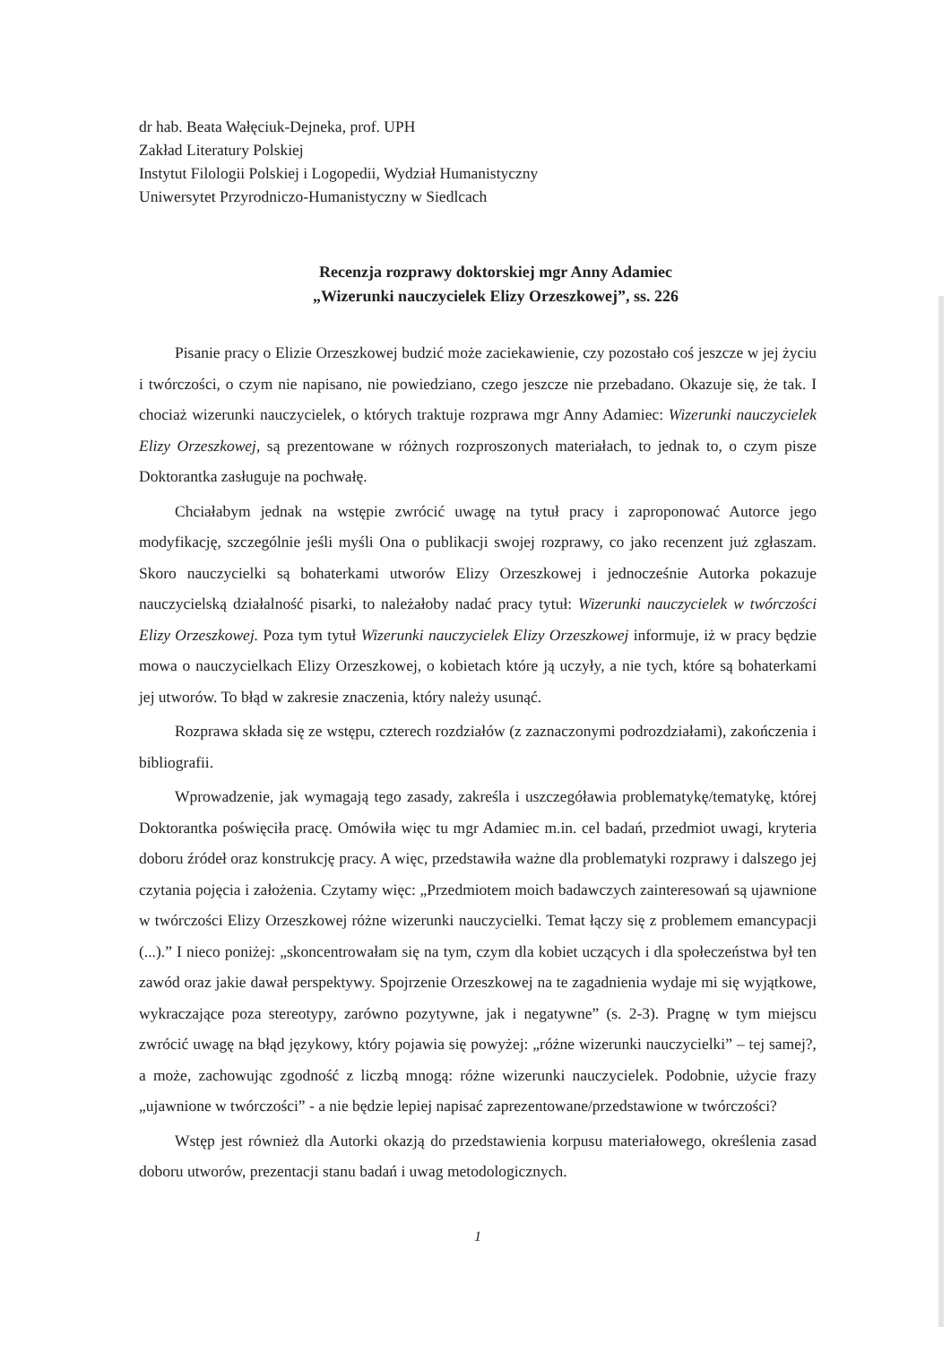dr hab. Beata Wałęciuk-Dejneka, prof. UPH
Zakład Literatury Polskiej
Instytut Filologii Polskiej i Logopedii, Wydział Humanistyczny
Uniwersytet Przyrodniczo-Humanistyczny w Siedlcach
Recenzja rozprawy doktorskiej mgr Anny Adamiec
„Wizerunki nauczycielek Elizy Orzeszkowej”, ss. 226
Pisanie pracy o Elizie Orzeszkowej budzić może zaciekawienie, czy pozostało coś jeszcze w jej życiu i twórczości, o czym nie napisano, nie powiedziano, czego jeszcze nie przebadano. Okazuje się, że tak. I chociaż wizerunki nauczycielek, o których traktuje rozprawa mgr Anny Adamiec: Wizerunki nauczycielek Elizy Orzeszkowej, są prezentowane w różnych rozproszonych materiałach, to jednak to, o czym pisze Doktorantka zasługuje na pochwałę.
Chciałabym jednak na wstępie zwrócić uwagę na tytuł pracy i zaproponować Autorce jego modyfikację, szczególnie jeśli myśli Ona o publikacji swojej rozprawy, co jako recenzent już zgłaszam. Skoro nauczycielki są bohaterkami utworów Elizy Orzeszkowej i jednocześnie Autorka pokazuje nauczycielską działalność pisarki, to należałoby nadać pracy tytuł: Wizerunki nauczycielek w twórczości Elizy Orzeszkowej. Poza tym tytuł Wizerunki nauczycielek Elizy Orzeszkowej informuje, iż w pracy będzie mowa o nauczycielkach Elizy Orzeszkowej, o kobietach które ją uczyły, a nie tych, które są bohaterkami jej utworów. To błąd w zakresie znaczenia, który należy usunąć.
Rozprawa składa się ze wstępu, czterech rozdziałów (z zaznaczonymi podrozdziałami), zakończenia i bibliografii.
Wprowadzenie, jak wymagają tego zasady, zakreśla i uszczegóławia problematykę/tematykę, której Doktorantka poświęciła pracę. Omówiła więc tu mgr Adamiec m.in. cel badań, przedmiot uwagi, kryteria doboru źródeł oraz konstrukcję pracy. A więc, przedstawiła ważne dla problematyki rozprawy i dalszego jej czytania pojęcia i założenia. Czytamy więc: „Przedmiotem moich badawczych zainteresowań są ujawnione w twórczości Elizy Orzeszkowej różne wizerunki nauczycielki. Temat łączy się z problemem emancypacji (...).” I nieco poniżej: „skoncentrowałam się na tym, czym dla kobiet uczących i dla społeczeństwa był ten zawód oraz jakie dawał perspektywy. Spojrzenie Orzeszkowej na te zagadnienia wydaje mi się wyjątkowe, wykraczające poza stereotypy, zarówno pozytywne, jak i negatywne” (s. 2-3). Pragnę w tym miejscu zwrócić uwagę na błąd językowy, który pojawia się powyżej: „różne wizerunki nauczycielki” – tej samej?, a może, zachowując zgodność z liczbą mnogą: różne wizerunki nauczycielek. Podobnie, użycie frazy „ujawnione w twórczości” - a nie będzie lepiej napisać zaprezentowane/przedstawione w twórczości?
Wstęp jest również dla Autorki okazją do przedstawienia korpusu materiałowego, określenia zasad doboru utworów, prezentacji stanu badań i uwag metodologicznych.
1